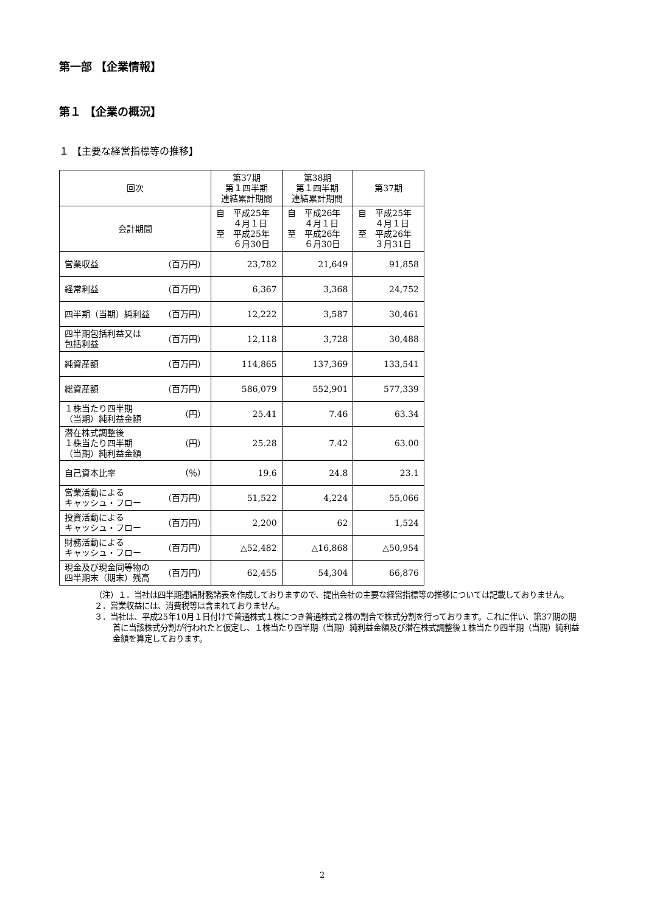第一部 【企業情報】
第１ 【企業の概況】
１ 【主要な経営指標等の推移】
| 回次 | 第37期 第１四半期 連結累計期間 | 第38期 第１四半期 連結累計期間 | 第37期 |
| --- | --- | --- | --- |
| 会計期間 | 自 平成25年 ４月１日 至 平成25年 ６月30日 | 自 平成26年 ４月１日 至 平成26年 ６月30日 | 自 平成25年 ４月１日 至 平成26年 ３月31日 |
| 営業収益 （百万円） | 23,782 | 21,649 | 91,858 |
| 経常利益 （百万円） | 6,367 | 3,368 | 24,752 |
| 四半期（当期）純利益 （百万円） | 12,222 | 3,587 | 30,461 |
| 四半期包括利益又は 包括利益 （百万円） | 12,118 | 3,728 | 30,488 |
| 純資産額 （百万円） | 114,865 | 137,369 | 133,541 |
| 総資産額 （百万円） | 586,079 | 552,901 | 577,339 |
| １株当たり四半期 （当期）純利益金額 （円） | 25.41 | 7.46 | 63.34 |
| 潜在株式調整後 １株当たり四半期 （当期）純利益金額 （円） | 25.28 | 7.42 | 63.00 |
| 自己資本比率 （％） | 19.6 | 24.8 | 23.1 |
| 営業活動による キャッシュ・フロー （百万円） | 51,522 | 4,224 | 55,066 |
| 投資活動による キャッシュ・フロー （百万円） | 2,200 | 62 | 1,524 |
| 財務活動による キャッシュ・フロー （百万円） | △52,482 | △16,868 | △50,954 |
| 現金及び現金同等物の 四半期末（期末）残高 （百万円） | 62,455 | 54,304 | 66,876 |
（注）１．当社は四半期連結財務諸表を作成しておりますので、提出会社の主要な経営指標等の推移については記載しておりません。
２．営業収益には、消費税等は含まれておりません。
３．当社は、平成25年10月１日付けで普通株式１株につき普通株式２株の割合で株式分割を行っております。これに伴い、第37期の期首に当該株式分割が行われたと仮定し、１株当たり四半期（当期）純利益金額及び潜在株式調整後１株当たり四半期（当期）純利益金額を算定しております。
2